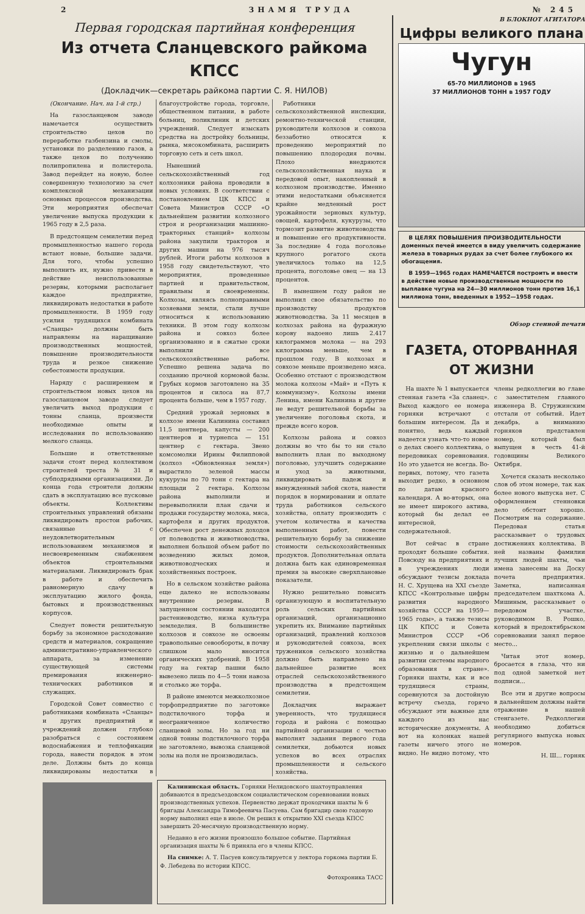2 ЗНАМЯ ТРУДА № 245
Первая городская партийная конференция
Из отчета Сланцевского райкома КПСС
(Докладчик—секретарь райкома партии С. Я. НИЛОВ)
(Окончание. Нач. на 1-й стр.)
На газосланцевом заводе намечается осуществить строительство цехов по переработке газбензина и смолы, установки по разделению газов, а также цехов по получению полипропилена и полистерола. Завод перейдет на новую, более совершенную технологию за счет комплексной механизации основных процессов производства. Эти мероприятия обеспечат увеличение выпуска продукции к 1965 году в 2,5 раза.
В предстоящем семилетии перед промышленностью нашего города встают новые, большие задачи. Для того, чтобы успешно выполнить их, нужно привести в действие неиспользованные резервы, которыми располагает каждое предприятие, ликвидировать недостатки в работе промышленности. В 1959 году усилия трудящихся комбината «Сланцы» должны быть направлены на наращивание производственных мощностей, повышение производительности труда и резкое снижение себестоимости продукции.
Наряду с расширением и строительством новых цехов на газосланцевом заводе следует увеличить выход продукции с тонны сланца, произвести необходимые опыты и исследования по использованию мелкого сланца.
Большие и ответственные задачи стоят перед коллективом строителей треста № 31 и субподрядными организациями. До конца года строители должны сдать в эксплуатацию все пусковые объекты. Коллективы строительных управлений обязаны ликвидировать простои рабочих, связанные с неудовлетворительным использованием механизмов и несвоевременным снабжением объектов строительными материалами. Ликвидировать брак в работе и обеспечить равномерную сдачу в эксплуатацию жилого фонда, бытовых и производственных корпусов.
Следует повести решительную борьбу за экономное расходование средств и материалов, сокращение административно-управленческого аппарата, за изменение существующей системы премирования инженерно-технических работников и служащих.
Городской Совет совместно с работниками комбината «Сланцы» и других предприятий и учреждений должен глубоко разобраться с состоянием водоснабжения и теплофикации города, навести порядок в этом деле. Должны быть до конца ликвидированы недостатки в благоустройстве города, торговле, общественном питании, в работе больниц, поликлиник и детских учреждений. Следует изыскать средства на достройку больницы, рынка, мясокомбината, расширить торговую сеть и сеть школ.
Нынешний сельскохозяйственный год колхозники района проводили в новых условиях. В соответствии с постановлением ЦК КПСС и Совета Министров СССР «О дальнейшем развитии колхозного строя и реорганизации машинно-тракторных станций» колхозы района закупили тракторов и других машин на 976 тысяч рублей. Итоги работы колхозов в 1958 году свидетельствуют, что мероприятия, проведенные партией и правительством, правильны и своевременны. Колхозы, являясь полноправными хозяевами земли, стали лучше относиться к использованию техники. В этом году колхозы района и совхоз более организованно и в сжатые сроки выполнили все сельскохозяйственные работы. Успешно решена задача по созданию прочной кормовой базы. Грубых кормов заготовлено на 35 процентов и силоса на 87,7 процента больше, чем в 1957 году.
Средний урожай зерновых в колхозе имени Калинина составил 11,5 центнера, капусты — 200 центнеров и турнепса — 151 центнер с гектара. Звено комсомолки Ирины Филипповой (колхоз «Обновленная земля») вырастило зеленой массы кукурузы по 70 тонн с гектара на площади 2 гектара. Колхозы района выполнили и перевыполнили план сдачи и продажи государству молока, мяса, картофеля и других продуктов. Обеспечен рост денежных доходов от полеводства и животноводства, выполнен большой объем работ по возведению жилых домов, животноводческих и хозяйственных построек.
Но в сельском хозяйстве района еще далеко не использованы внутренние резервы. В запущенном состоянии находится растениеводство, низка культура земледелия. В большинстве колхозов и совхозе не освоены травопольные севообороты, в почву слишком мало вносится органических удобрений. В 1958 году на гектар пашни было вывезено лишь по 4—5 тонн навоза и столько же торфа.
В районе имеются межколхозное торфопредприятие по заготовке подстилочного торфа и неограниченное количество сланцевой золы. Но за год ни одной тонны подстилочного торфа не заготовлено, вывозка сланцевой золы на поля не производилась.
Работники сельскохозяйственной инспекции, ремонтно-технической станции, руководители колхозов и совхоза беззаботно относятся к проведению мероприятий по повышению плодородия почвы. Плохо внедряются сельскохозяйственная наука и передовой опыт, накопленный в колхозном производстве. Именно этими недостатками объясняется крайне медленный рост урожайности зерновых культур, овощей, картофеля, кукурузы, что тормозит развитие животноводства и повышение его продуктивности. За последние 4 года поголовье крупного рогатого скота увеличилось только на 12,5 процента, поголовье овец — на 13 процентов.
В нынешнем году район не выполнил свое обязательство по производству продуктов животноводства. За 11 месяцев в колхозах района на фуражную корову надоено лишь 2.417 килограммов молока — на 293 килограмма меньше, чем в прошлом году. В колхозах и совхозе меньше произведено мяса. Особенно отстают с производством молока колхозы «Май» и «Путь к коммунизму». Колхозы имени Ленина, имени Калинина и другие не ведут решительной борьбы за увеличение поголовья скота, и прежде всего коров.
Колхозы района и совхоз должны во что бы то ни стало выполнить план по выходному поголовью, улучшить содержание и уход за животными, ликвидировать падеж и вынужденный забой скота, навести порядок в нормировании и оплате труда работников сельского хозяйства, оплату производить с учетом количества и качества выполненных работ, повести решительную борьбу за снижение стоимости сельскохозяйственных продуктов. Дополнительная оплата должна быть как единовременная премия за высокие сверхплановые показатели.
Нужно решительно повысить организующую и воспитательную роль сельских партийных организаций, организационно укрепить их. Внимание партийных организаций, правлений колхозов и руководителей совхоза, всех тружеников сельского хозяйства должно быть направлено на дальнейшее развитие всех отраслей сельскохозяйственного производства в предстоящем семилетии.
Докладчик выражает уверенность, что трудящиеся города и района с помощью партийной организации с честью выполнят задания первого года семилетки, добьются новых успехов во всех отраслях промышленности и сельского хозяйства.
Калининская область. Горняки Нелидовского шахтоуправления добиваются в предсъездовском социалистическом соревновании новых производственных успехов. Первенство держат проходчики шахты № 6 бригады Александра Тимофеевича Пасуева. Сам бригадир свою годовую норму выполнил еще в июле. Он решил к открытию XXI съезда КПСС завершить 20-месячную производственную норму.
Недавно в его жизни произошло большое событие. Партийная организация шахты № 6 приняла его в члены КПСС.
На снимке: А. Т. Пасуев консультируется у лектора горкома партии Б. Ф. Лебедева по истории КПСС.
Фотохроника ТАСС
В БЛОКНОТ АГИТАТОРА
Цифры великого плана
Чугун
65-70 МИЛЛИОНОВ в 1965
37 МИЛЛИОНОВ ТОНН в 1957 ГОДУ
В ЦЕЛЯХ ПОВЫШЕНИЯ ПРОИЗВОДИТЕЛЬНОСТИ доменных печей имеется в виду увеличить содержание железа в товарных рудах за счет более глубокого их обогащения.
В 1959—1965 годах НАМЕЧАЕТСЯ построить и ввести в действие новые производственные мощности по выплавке чугуна на 24—30 миллионов тонн против 16,1 миллиона тонн, введенных в 1952—1958 годах.
Обзор стенной печати
ГАЗЕТА, ОТОРВАННАЯ ОТ ЖИЗНИ
На шахте № 1 выпускается стенная газета «За сланец». Выход каждого ее номера горняки встречают с большим интересом. Да и понятно, ведь каждый надеется узнать что-то новое о делах своего коллектива, о передовиках соревнования. Но это удается не всегда. Во-первых, потому, что газета выходит редко, в основном по датам красного календаря. А во-вторых, она не имеет широкого актива, который бы делал ее интересной, содержательной.
Вот сейчас в стране проходят большие события. Повсюду на предприятиях и в учреждениях люди обсуждают тезисы доклада Н. С. Хрущева на XXI съезде КПСС «Контрольные цифры развития народного хозяйства СССР на 1959—1965 годы», а также тезисы ЦК КПСС и Совета Министров СССР «Об укреплении связи школы с жизнью и о дальнейшем развитии системы народного образования в стране». Горняки шахты, как и все трудящиеся страны, соревнуются за достойную встречу съезда, горячо обсуждают эти важные для каждого из нас исторические документы. А вот на колонках нашей газеты ничего этого не видно. Не видно потому, что члены редколлегии во главе с заместителем главного инженера В. Стружинским отстали от событий. Идет декабрь, а вниманию горняков представлен номер, который был выпущен в честь 41-й годовщины Великого Октября.
Хочется сказать несколько слов об этом номере, так как более нового выпуска нет. С оформлением стенновки дело обстоит хорошо. Посмотрим на содержание. Передовая статья рассказывает о трудовых достижениях коллектива. В ней названы фамилии лучших людей шахты, чьи имена занесены на Доску почета предприятия. Заметка, написанная председателем шахткома А. Мишиным, рассказывает о передовом участке, руководимом В. Рошко, который в предоктябрьском соревновании занял первое место...
Читая этот номер, бросается в глаза, что ни под одной заметкой нет подписи...
Все эти и другие вопросы в дальнейшем должны найти отражение в нашей стенгазете. Редколлегии необходимо добиться регулярного выпуска новых номеров.
Н. Ш... горняк